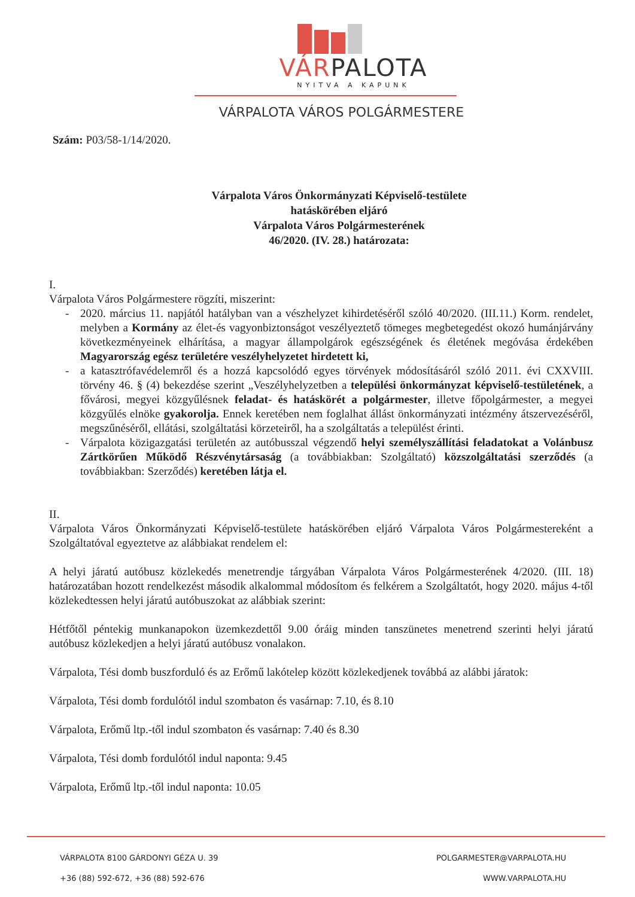VÁRPALOTA
NYITVA A KAPUNK
VÁRPALOTA VÁROS POLGÁRMESTERE
Szám: P03/58-1/14/2020.
Várpalota Város Önkormányzati Képviselő-testülete
hatáskörében eljáró
Várpalota Város Polgármesterének
46/2020. (IV. 28.) határozata:
I.
Várpalota Város Polgármestere rögzíti, miszerint:
- 2020. március 11. napjától hatályban van a vészhelyzet kihirdetéséről szóló 40/2020. (III.11.) Korm. rendelet, melyben a Kormány az élet-és vagyonbiztonságot veszélyeztető tömeges megbetegedést okozó humánjárvány következményeinek elhárítása, a magyar állampolgárok egészségének és életének megóvása érdekében Magyarország egész területére veszélyhelyzetet hirdetett ki,
- a katasztrófavédelemről és a hozzá kapcsolódó egyes törvények módosításáról szóló 2011. évi CXXVIII. törvény 46. § (4) bekezdése szerint „Veszélyhelyzetben a települési önkormányzat képviselő-testületének, a fővárosi, megyei közgyűlésnek feladat- és hatáskörét a polgármester, illetve főpolgármester, a megyei közgyűlés elnöke gyakorolja. Ennek keretében nem foglalhat állást önkormányzati intézmény átszervezéséről, megszűnéséről, ellátási, szolgáltatási körzeteiről, ha a szolgáltatás a települést érinti.
- Várpalota közigazgatási területén az autóbusszal végzendő helyi személyszállítási feladatokat a Volánbusz Zártkörűen Működő Részvénytársaság (a továbbiakban: Szolgáltató) közszolgáltatási szerződés (a továbbiakban: Szerződés) keretében látja el.
II.
Várpalota Város Önkormányzati Képviselő-testülete hatáskörében eljáró Várpalota Város Polgármestereként a Szolgáltatóval egyeztetve az alábbiakat rendelem el:
A helyi járatú autóbusz közlekedés menetrendje tárgyában Várpalota Város Polgármesterének 4/2020. (III. 18) határozatában hozott rendelkezést második alkalommal módosítom és felkérem a Szolgáltatót, hogy 2020. május 4-től közlekedtessen helyi járatú autóbuszokat az alábbiak szerint:
Hétfőtől péntekig munkanapokon üzemkezdettől 9.00 óráig minden tanszünetes menetrend szerinti helyi járatú autóbusz közlekedjen a helyi járatú autóbusz vonalakon.
Várpalota, Tési domb buszforduló és az Erőmű lakótelep között közlekedjenek továbbá az alábbi járatok:
Várpalota, Tési domb fordulótól indul szombaton és vasárnap: 7.10, és 8.10
Várpalota, Erőmű ltp.-től indul szombaton és vasárnap: 7.40 és 8.30
Várpalota, Tési domb fordulótól indul naponta: 9.45
Várpalota, Erőmű ltp.-től indul naponta: 10.05
VÁRPALOTA 8100 GÁRDONYI GÉZA U. 39
+36 (88) 592-672, +36 (88) 592-676
POLGARMESTER@VARPALOTA.HU
WWW.VARPALOTA.HU